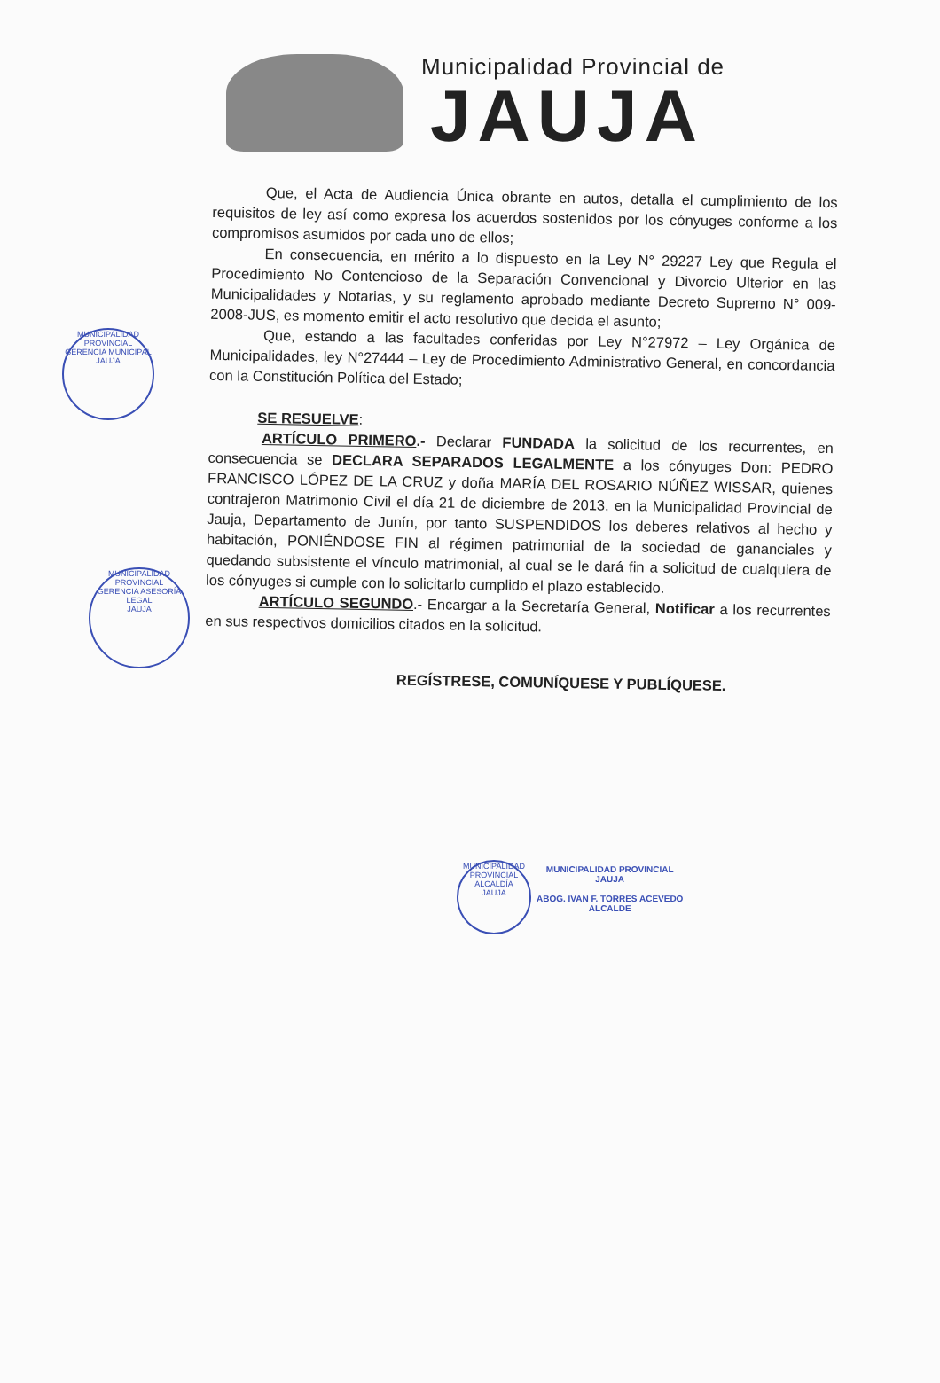Municipalidad Provincial de
JAUJA
Que, el Acta de Audiencia Única obrante en autos, detalla el cumplimiento de los requisitos de ley así como expresa los acuerdos sostenidos por los cónyuges conforme a los compromisos asumidos por cada uno de ellos;
En consecuencia, en mérito a lo dispuesto en la Ley N° 29227 Ley que Regula el Procedimiento No Contencioso de la Separación Convencional y Divorcio Ulterior en las Municipalidades y Notarias, y su reglamento aprobado mediante Decreto Supremo N° 009-2008-JUS, es momento emitir el acto resolutivo que decida el asunto;
Que, estando a las facultades conferidas por Ley N°27972 – Ley Orgánica de Municipalidades, ley N°27444 – Ley de Procedimiento Administrativo General, en concordancia con la Constitución Política del Estado;
SE RESUELVE:
ARTÍCULO PRIMERO.- Declarar FUNDADA la solicitud de los recurrentes, en consecuencia se DECLARA SEPARADOS LEGALMENTE a los cónyuges Don: PEDRO FRANCISCO LÓPEZ DE LA CRUZ y doña MARÍA DEL ROSARIO NÚÑEZ WISSAR, quienes contrajeron Matrimonio Civil el día 21 de diciembre de 2013, en la Municipalidad Provincial de Jauja, Departamento de Junín, por tanto SUSPENDIDOS los deberes relativos al hecho y habitación, PONIÉNDOSE FIN al régimen patrimonial de la sociedad de gananciales y quedando subsistente el vínculo matrimonial, al cual se le dará fin a solicitud de cualquiera de los cónyuges si cumple con lo solicitarlo cumplido el plazo establecido.
ARTÍCULO SEGUNDO.- Encargar a la Secretaría General, Notificar a los recurrentes en sus respectivos domicilios citados en la solicitud.
REGÍSTRESE, COMUNÍQUESE Y PUBLÍQUESE.
MUNICIPALIDAD PROVINCIAL
GERENCIA MUNICIPAL
JAUJA
MUNICIPALIDAD PROVINCIAL
GERENCIA ASESORÍA LEGAL
JAUJA
MUNICIPALIDAD PROVINCIAL
ALCALDÍA
JAUJA
MUNICIPALIDAD PROVINCIAL
JAUJA
ABOG. IVAN F. TORRES ACEVEDO
ALCALDE